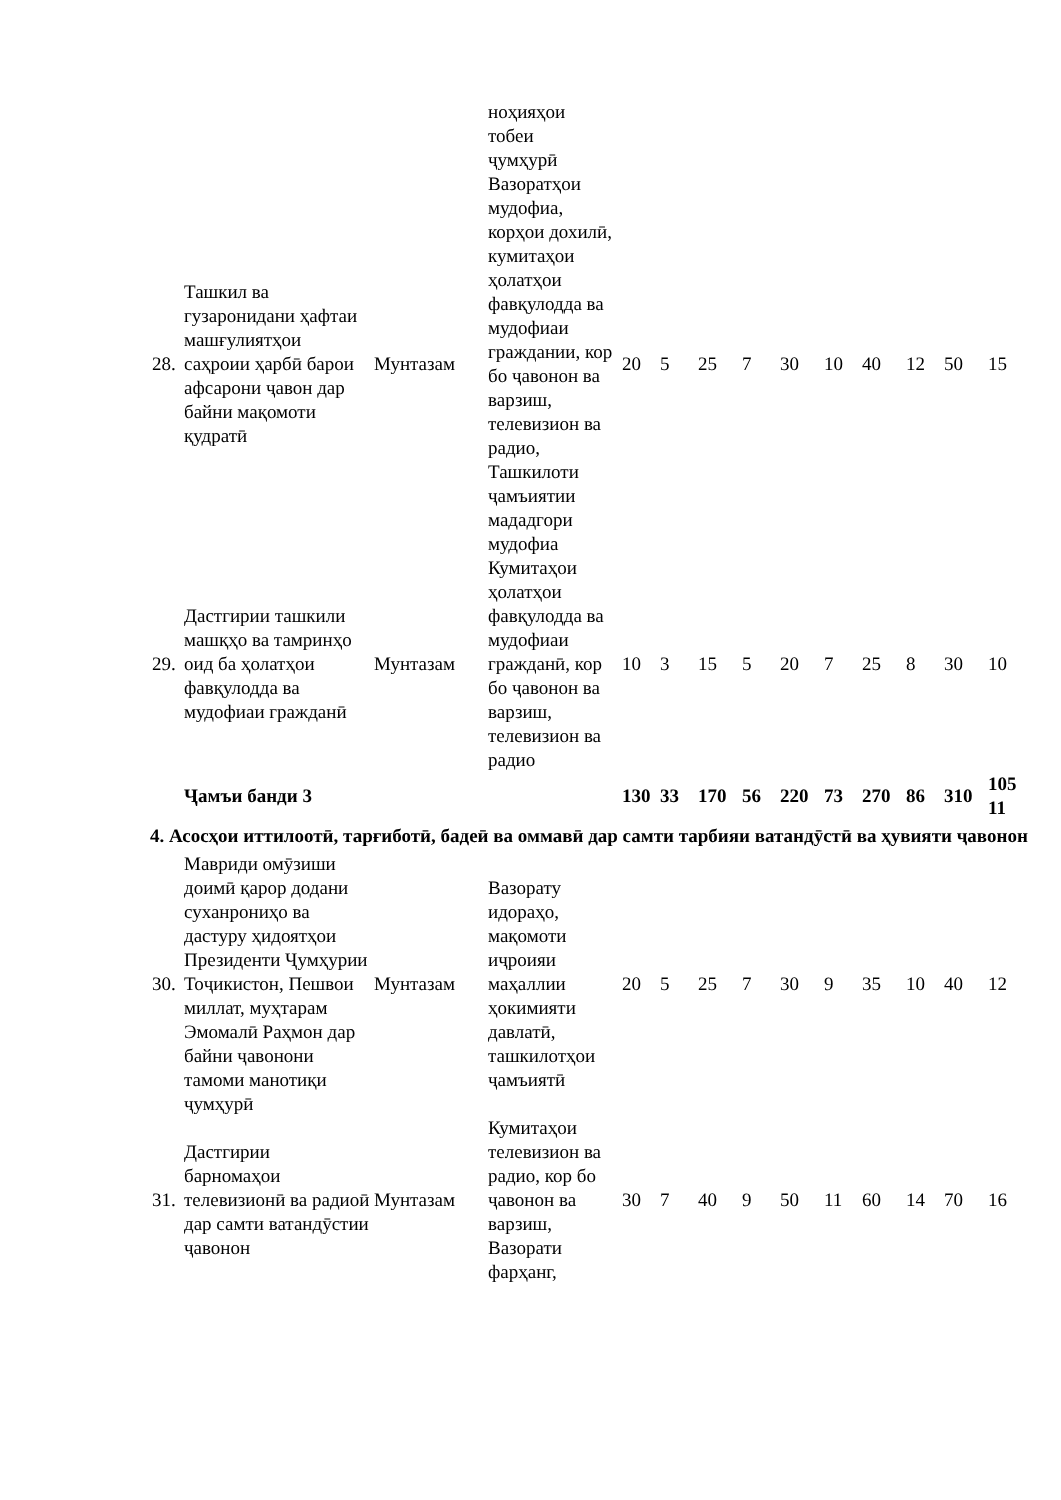| | | | ноҳияҳои тобеи ҷумҳурӣ | | | | | | | | | | |
| 28. | Ташкил ва гузаронидани ҳафтаи машғулиятҳои саҳроии ҳарбӣ барои афсарони ҷавон дар байни мақомоти қудратӣ | Мунтазам | Вазоратҳои мудофиа, корҳои дохилӣ, кумитаҳои ҳолатҳои фавқулодда ва мудофиаи граждании, кор бо ҷавонон ва варзиш, телевизион ва радио, Ташкилоти ҷамъиятии мададгори мудофиа | 20 | 5 | 25 | 7 | 30 | 10 | 40 | 12 | 50 | 15 |
| 29. | Дастгирии ташкили машқҳо ва тамринҳо оид ба ҳолатҳои фавқулодда ва мудофиаи гражданӣ | Мунтазам | Кумитаҳои ҳолатҳои фавқулодда ва мудофиаи гражданӣ, кор бо ҷавонон ва варзиш, телевизион ва радио | 10 | 3 | 15 | 5 | 20 | 7 | 25 | 8 | 30 | 10 |
| | Ҷамъи банди 3 | | | 130 | 33 | 170 | 56 | 220 | 73 | 270 | 86 | 310 | 105 11 |
| 4. Асосҳои иттилоотӣ, тарғиботӣ, бадеӣ ва оммавӣ дар самти тарбияи ватандӯстӣ ва ҳувияти ҷавонон | | | | | | | | | | | | | |
| 30. | Мавриди омӯзиши доимӣ қарор додани суханрониҳо ва дастуру ҳидоятҳои Президенти Ҷумҳурии Тоҷикистон, Пешвои миллат, муҳтарам Эмомалӣ Раҳмон дар байни ҷавонони тамоми манотиқи ҷумҳурӣ | Мунтазам | Вазорату идораҳо, мақомоти иҷроияи маҳаллии ҳокимияти давлатӣ, ташкилотҳои ҷамъиятӣ | 20 | 5 | 25 | 7 | 30 | 9 | 35 | 10 | 40 | 12 |
| 31. | Дастгирии барномаҳои телевизионӣ ва радиоӣ дар самти ватандӯстии ҷавонон | Мунтазам | Кумитаҳои телевизион ва радио, кор бо ҷавонон ва варзиш, Вазорати фарҳанг, | 30 | 7 | 40 | 9 | 50 | 11 | 60 | 14 | 70 | 16 |